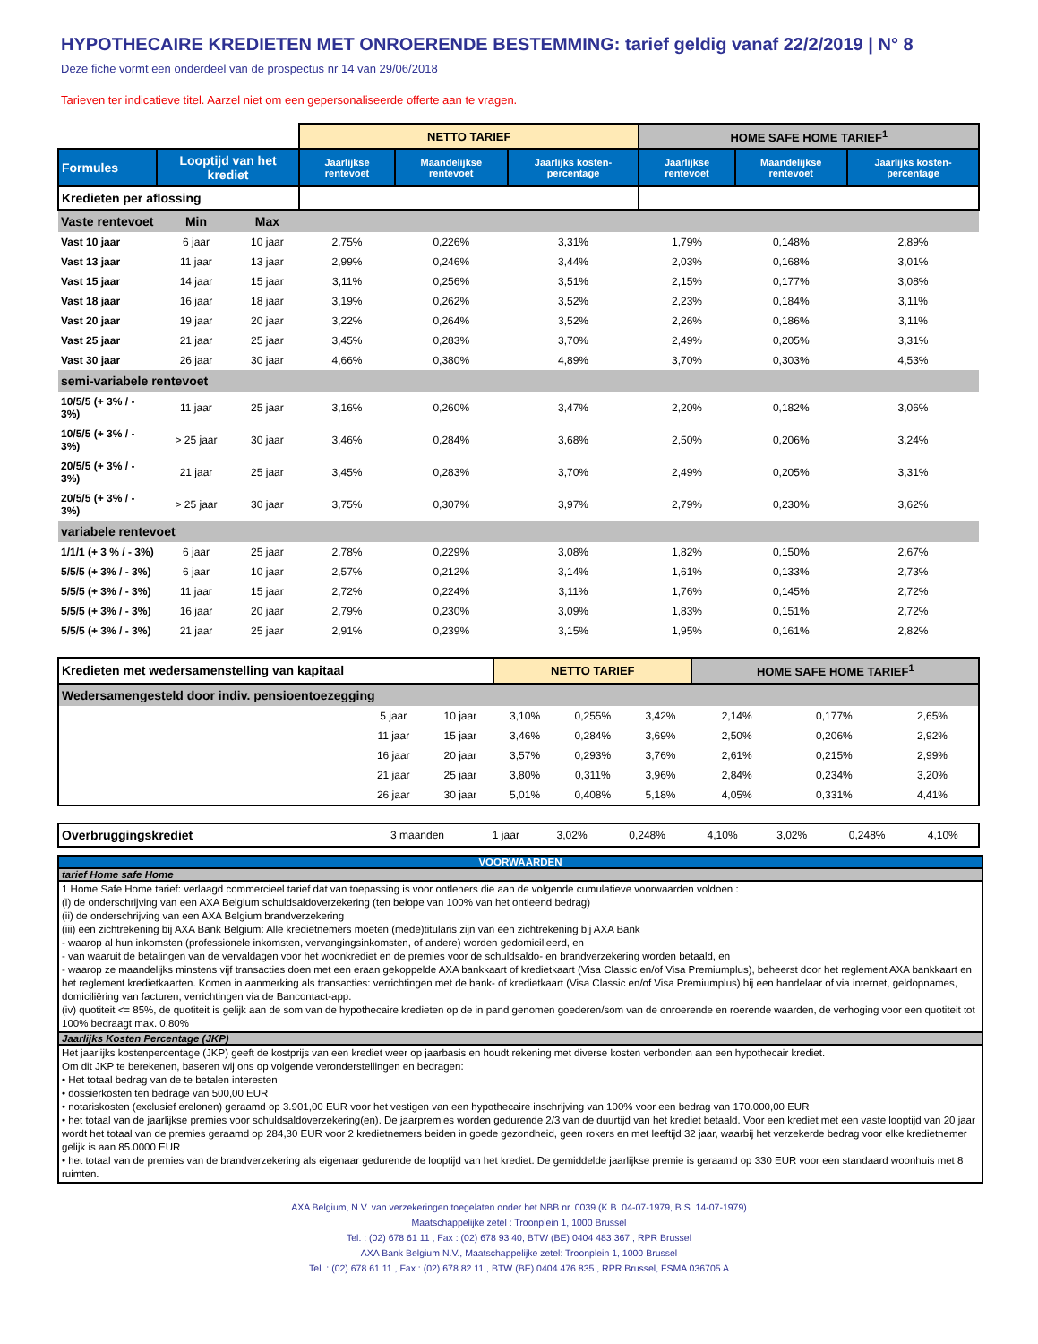HYPOTHECAIRE KREDIETEN MET ONROERENDE BESTEMMING: tarief geldig vanaf 22/2/2019 | N° 8
Deze fiche vormt een onderdeel van de prospectus nr 14 van 29/06/2018
Tarieven ter indicatieve titel. Aarzel niet om een gepersonaliseerde offerte aan te vragen.
| | | | NETTO TARIEF | | | HOME SAFE HOME TARIEF<sup>1</sup> | | |
| Formules | Looptijd van het krediet | | Jaarlijkse rentevoet | Maandelijkse rentevoet | Jaarlijks kosten-percentage | Jaarlijkse rentevoet | Maandelijkse rentevoet | Jaarlijks kosten-percentage |
| Kredieten per aflossing | | | | | | | | |
| Vaste rentevoet | Min | Max | | | | | | |
| Vast 10 jaar | 6 jaar | 10 jaar | 2,75% | 0,226% | 3,31% | 1,79% | 0,148% | 2,89% |
| Vast 13 jaar | 11 jaar | 13 jaar | 2,99% | 0,246% | 3,44% | 2,03% | 0,168% | 3,01% |
| Vast 15 jaar | 14 jaar | 15 jaar | 3,11% | 0,256% | 3,51% | 2,15% | 0,177% | 3,08% |
| Vast 18 jaar | 16 jaar | 18 jaar | 3,19% | 0,262% | 3,52% | 2,23% | 0,184% | 3,11% |
| Vast 20 jaar | 19 jaar | 20 jaar | 3,22% | 0,264% | 3,52% | 2,26% | 0,186% | 3,11% |
| Vast 25 jaar | 21 jaar | 25 jaar | 3,45% | 0,283% | 3,70% | 2,49% | 0,205% | 3,31% |
| Vast 30 jaar | 26 jaar | 30 jaar | 4,66% | 0,380% | 4,89% | 3,70% | 0,303% | 4,53% |
| semi-variabele rentevoet | | | | | | | | |
| 10/5/5 (+ 3% / - 3%) | 11 jaar | 25 jaar | 3,16% | 0,260% | 3,47% | 2,20% | 0,182% | 3,06% |
| 10/5/5 (+ 3% / - 3%) | > 25 jaar | 30 jaar | 3,46% | 0,284% | 3,68% | 2,50% | 0,206% | 3,24% |
| 20/5/5 (+ 3% / - 3%) | 21 jaar | 25 jaar | 3,45% | 0,283% | 3,70% | 2,49% | 0,205% | 3,31% |
| 20/5/5 (+ 3% / - 3%) | > 25 jaar | 30 jaar | 3,75% | 0,307% | 3,97% | 2,79% | 0,230% | 3,62% |
| variabele rentevoet | | | | | | | | |
| 1/1/1 (+ 3 % / - 3%) | 6 jaar | 25 jaar | 2,78% | 0,229% | 3,08% | 1,82% | 0,150% | 2,67% |
| 5/5/5 (+ 3% / - 3%) | 6 jaar | 10 jaar | 2,57% | 0,212% | 3,14% | 1,61% | 0,133% | 2,73% |
| 5/5/5 (+ 3% / - 3%) | 11 jaar | 15 jaar | 2,72% | 0,224% | 3,11% | 1,76% | 0,145% | 2,72% |
| 5/5/5 (+ 3% / - 3%) | 16 jaar | 20 jaar | 2,79% | 0,230% | 3,09% | 1,83% | 0,151% | 2,72% |
| 5/5/5 (+ 3% / - 3%) | 21 jaar | 25 jaar | 2,91% | 0,239% | 3,15% | 1,95% | 0,161% | 2,82% |
| Kredieten met wedersamenstelling van kapitaal | | | NETTO TARIEF | | | HOME SAFE HOME TARIEF<sup>1</sup> | | |
| Wedersamengesteld door indiv. pensioentoezegging | | | | | | | | |
| | 5 jaar | 10 jaar | 3,10% | 0,255% | 3,42% | 2,14% | 0,177% | 2,65% |
| | 11 jaar | 15 jaar | 3,46% | 0,284% | 3,69% | 2,50% | 0,206% | 2,92% |
| | 16 jaar | 20 jaar | 3,57% | 0,293% | 3,76% | 2,61% | 0,215% | 2,99% |
| | 21 jaar | 25 jaar | 3,80% | 0,311% | 3,96% | 2,84% | 0,234% | 3,20% |
| | 26 jaar | 30 jaar | 5,01% | 0,408% | 5,18% | 4,05% | 0,331% | 4,41% |
| Overbruggingskrediet | 3 maanden | 1 jaar | 3,02% | 0,248% | 4,10% | 3,02% | 0,248% | 4,10% |
VOORWAARDEN
tarief Home safe Home
1 Home Safe Home tarief: verlaagd commercieel tarief dat van toepassing is voor ontleners die aan de volgende cumulatieve voorwaarden voldoen :
(i) de onderschrijving van een AXA Belgium schuldsaldoverzekering (ten belope van 100% van het ontleend bedrag)
(ii) de onderschrijving van een AXA Belgium brandverzekering
(iii) een zichtrekening bij AXA Bank Belgium: Alle kredietnemers moeten (mede)titularis zijn van een zichtrekening bij AXA Bank
- waarop al hun inkomsten (professionele inkomsten, vervangingsinkomsten, of andere) worden gedomicilieerd, en
- van waaruit de betalingen van de vervaldagen voor het woonkrediet en de premies voor de schuldsaldo- en brandverzekering worden betaald, en
- waarop ze maandelijks minstens vijf transacties doen met een eraan gekoppelde AXA bankkaart of kredietkaart (Visa Classic en/of Visa Premiumplus), beheerst door het reglement AXA bankkaart en het reglement kredietkaarten. Komen in aanmerking als transacties: verrichtingen met de bank- of kredietkaart (Visa Classic en/of Visa Premiumplus) bij een handelaar of via internet, geldopnames, domiciliëring van facturen, verrichtingen via de Bancontact-app.
(iv) quotiteit <= 85%, de quotiteit is gelijk aan de som van de hypothecaire kredieten op de in pand genomen goederen/som van de onroerende en roerende waarden, de verhoging voor een quotiteit tot 100% bedraagt max. 0,80%
Jaarlijks Kosten Percentage (JKP)
Het jaarlijks kostenpercentage (JKP) geeft de kostprijs van een krediet weer op jaarbasis en houdt rekening met diverse kosten verbonden aan een hypothecair krediet.
Om dit JKP te berekenen, baseren wij ons op volgende veronderstellingen en bedragen:
• Het totaal bedrag van de te betalen interesten
• dossierkosten ten bedrage van 500,00 EUR
• notariskosten (exclusief erelonen) geraamd op 3.901,00 EUR voor het vestigen van een hypothecaire inschrijving van 100% voor een bedrag van 170.000,00 EUR
• het totaal van de jaarlijkse premies voor schuldsaldoverzekering(en). De jaarpremies worden gedurende 2/3 van de duurtijd van het krediet betaald. Voor een krediet met een vaste looptijd van 20 jaar wordt het totaal van de premies geraamd op 284,30 EUR voor 2 kredietnemers beiden in goede gezondheid, geen rokers en met leeftijd 32 jaar, waarbij het verzekerde bedrag voor elke kredietnemer gelijk is aan 85.0000 EUR
• het totaal van de premies van de brandverzekering als eigenaar gedurende de looptijd van het krediet. De gemiddelde jaarlijkse premie is geraamd op 330 EUR voor een standaard woonhuis met 8 ruimten.
AXA Belgium, N.V. van verzekeringen toegelaten onder het NBB nr. 0039 (K.B. 04-07-1979, B.S. 14-07-1979)
Maatschappelijke zetel : Troonplein 1, 1000 Brussel
Tel. : (02) 678 61 11 , Fax : (02) 678 93 40, BTW (BE) 0404 483 367 , RPR Brussel
AXA Bank Belgium N.V., Maatschappelijke zetel: Troonplein 1, 1000 Brussel
Tel. : (02) 678 61 11 , Fax : (02) 678 82 11 , BTW (BE) 0404 476 835 , RPR Brussel, FSMA 036705 A